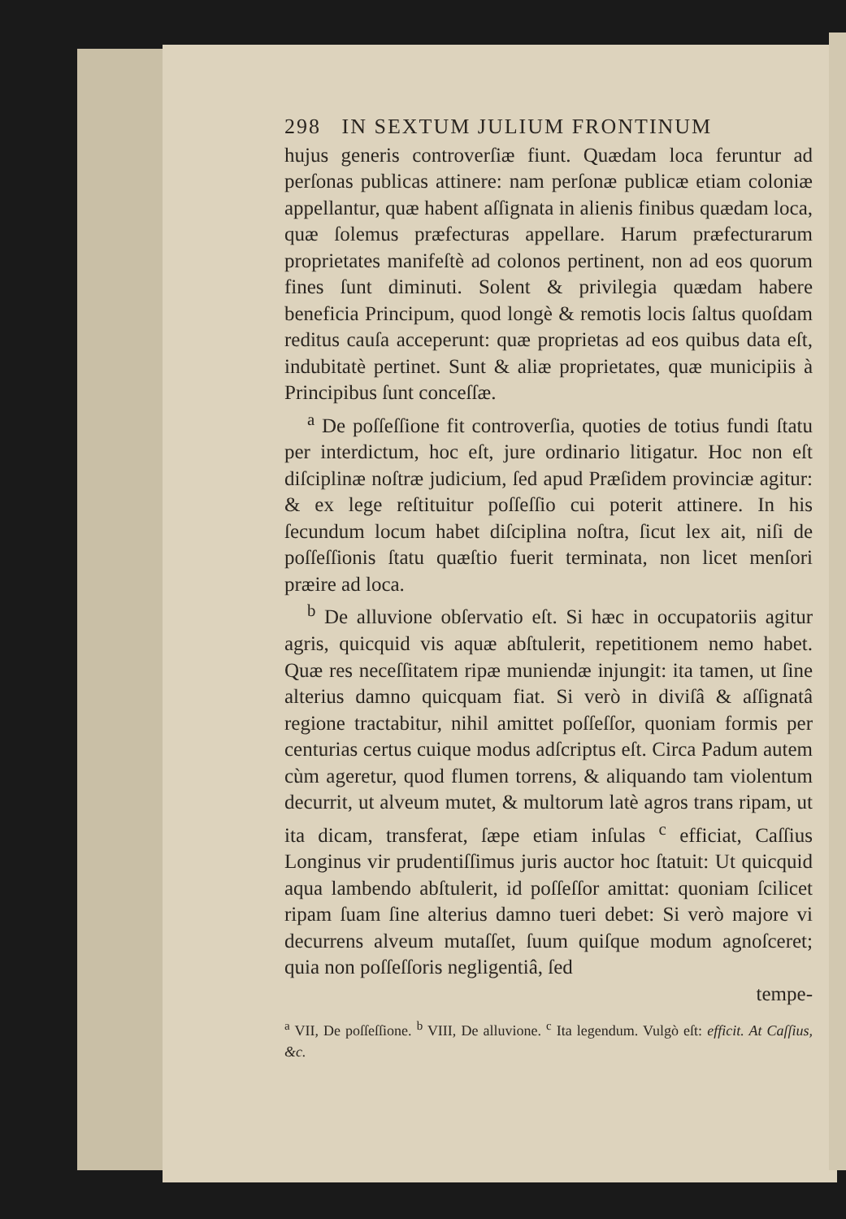298 IN SEXTUM JULIUM FRONTINUM
hujus generis controverſiæ fiunt. Quædam loca feruntur ad perſonas publicas attinere: nam perſonæ publicæ etiam coloniæ appellantur, quæ habent aſſignata in alienis finibus quædam loca, quæ ſolemus præfecturas appellare. Harum præfecturarum proprietates manifeſtè ad colonos pertinent, non ad eos quorum fines ſunt diminuti. Solent & privilegia quædam habere beneficia Principum, quod longè & remotis locis ſaltus quoſdam reditus cauſa acceperunt: quæ proprietas ad eos quibus data eſt, indubitatè pertinet. Sunt & aliæ proprietates, quæ municipiis à Principibus ſunt conceſſæ.
<sup>a</sup> De poſſeſſione fit controverſia, quoties de totius fundi ſtatu per interdictum, hoc eſt, jure ordinario litigatur. Hoc non eſt diſciplinæ noſtræ judicium, ſed apud Præſidem provinciæ agitur: & ex lege reſtituitur poſſeſſio cui poterit attinere. In his ſecundum locum habet diſciplina noſtra, ſicut lex ait, niſi de poſſeſſionis ſtatu quæſtio fuerit terminata, non licet menſori præire ad loca.
<sup>b</sup> De alluvione obſervatio eſt. Si hæc in occupatoriis agitur agris, quicquid vis aquæ abſtulerit, repetitionem nemo habet. Quæ res neceſſitatem ripæ muniendæ injungit: ita tamen, ut ſine alterius damno quicquam fiat. Si verò in diviſâ & aſſignatâ regione tractabitur, nihil amittet poſſeſſor, quoniam formis per centurias certus cuique modus adſcriptus eſt. Circa Padum autem cùm ageretur, quod flumen torrens, & aliquando tam violentum decurrit, ut alveum mutet, & multorum latè agros trans ripam, ut ita dicam, transferat, ſæpe etiam inſulas <sup>c</sup> efficiat, Caſſius Longinus vir prudentiſſimus juris auctor hoc ſtatuit: Ut quicquid aqua lambendo abſtulerit, id poſſeſſor amittat: quoniam ſcilicet ripam ſuam ſine alterius damno tueri debet: Si verò majore vi decurrens alveum mutaſſet, ſuum quiſque modum agnoſceret; quia non poſſeſſoris negligentiâ, ſed
tempe-
<sup>a</sup> VII, De poſſeſſione. <sup>b</sup> VIII, De alluvione. <sup>c</sup> Ita legendum. Vulgò eſt: efficit. At Caſſius, &c.